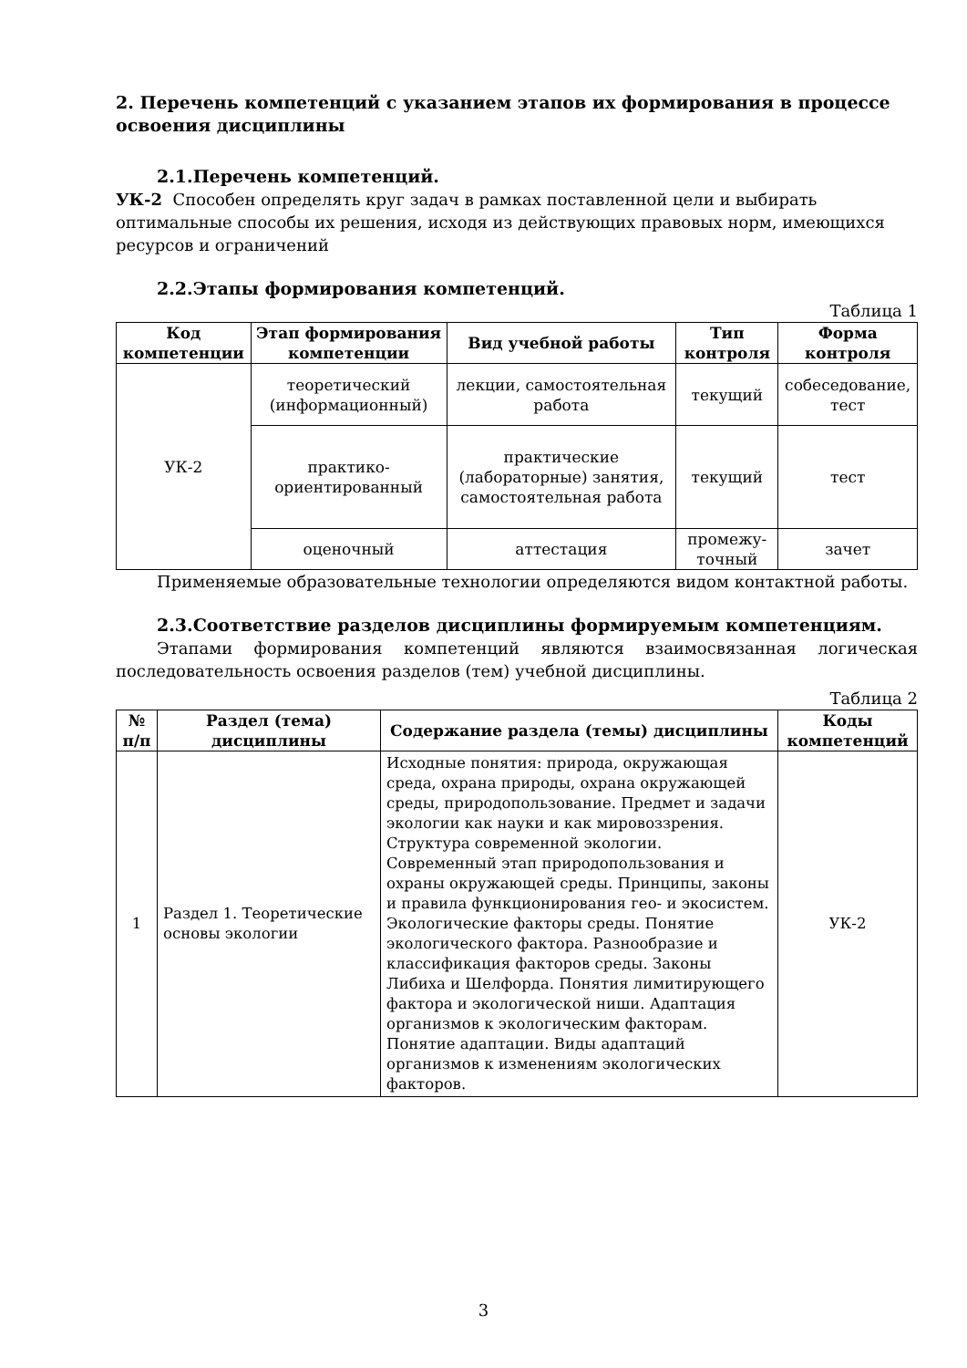2. Перечень компетенций с указанием этапов их формирования в процессе освоения дисциплины
2.1.Перечень компетенций.
УК-2 Способен определять круг задач в рамках поставленной цели и выбирать оптимальные способы их решения, исходя из действующих правовых норм, имеющихся ресурсов и ограничений
2.2.Этапы формирования компетенций.
Таблица 1
| Код компетенции | Этап формирования компетенции | Вид учебной работы | Тип контроля | Форма контроля |
| --- | --- | --- | --- | --- |
| УК-2 | теоретический (информационный) | лекции, самостоятельная работа | текущий | собеседование, тест |
| | практико-ориентированный | практические (лабораторные) занятия, самостоятельная работа | текущий | тест |
| | оценочный | аттестация | промежу-точный | зачет |
Применяемые образовательные технологии определяются видом контактной работы.
2.3.Соответствие разделов дисциплины формируемым компетенциям.
Этапами формирования компетенций являются взаимосвязанная логическая последовательность освоения разделов (тем) учебной дисциплины.
Таблица 2
| № п/п | Раздел (тема) дисциплины | Содержание раздела (темы) дисциплины | Коды компетенций |
| --- | --- | --- | --- |
| 1 | Раздел 1. Теоретические основы экологии | Исходные понятия: природа, окружающая среда, охрана природы, охрана окружающей среды, природопользование. Предмет и задачи экологии как науки и как мировоззрения. Структура современной экологии. Современный этап природопользования и охраны окружающей среды. Принципы, законы и правила функционирования гео- и экосистем. Экологические факторы среды. Понятие экологического фактора. Разнообразие и классификация факторов среды. Законы Либиха и Шелфорда. Понятия лимитирующего фактора и экологической ниши. Адаптация организмов к экологическим факторам. Понятие адаптации. Виды адаптаций организмов к изменениям экологических факторов. | УК-2 |
3